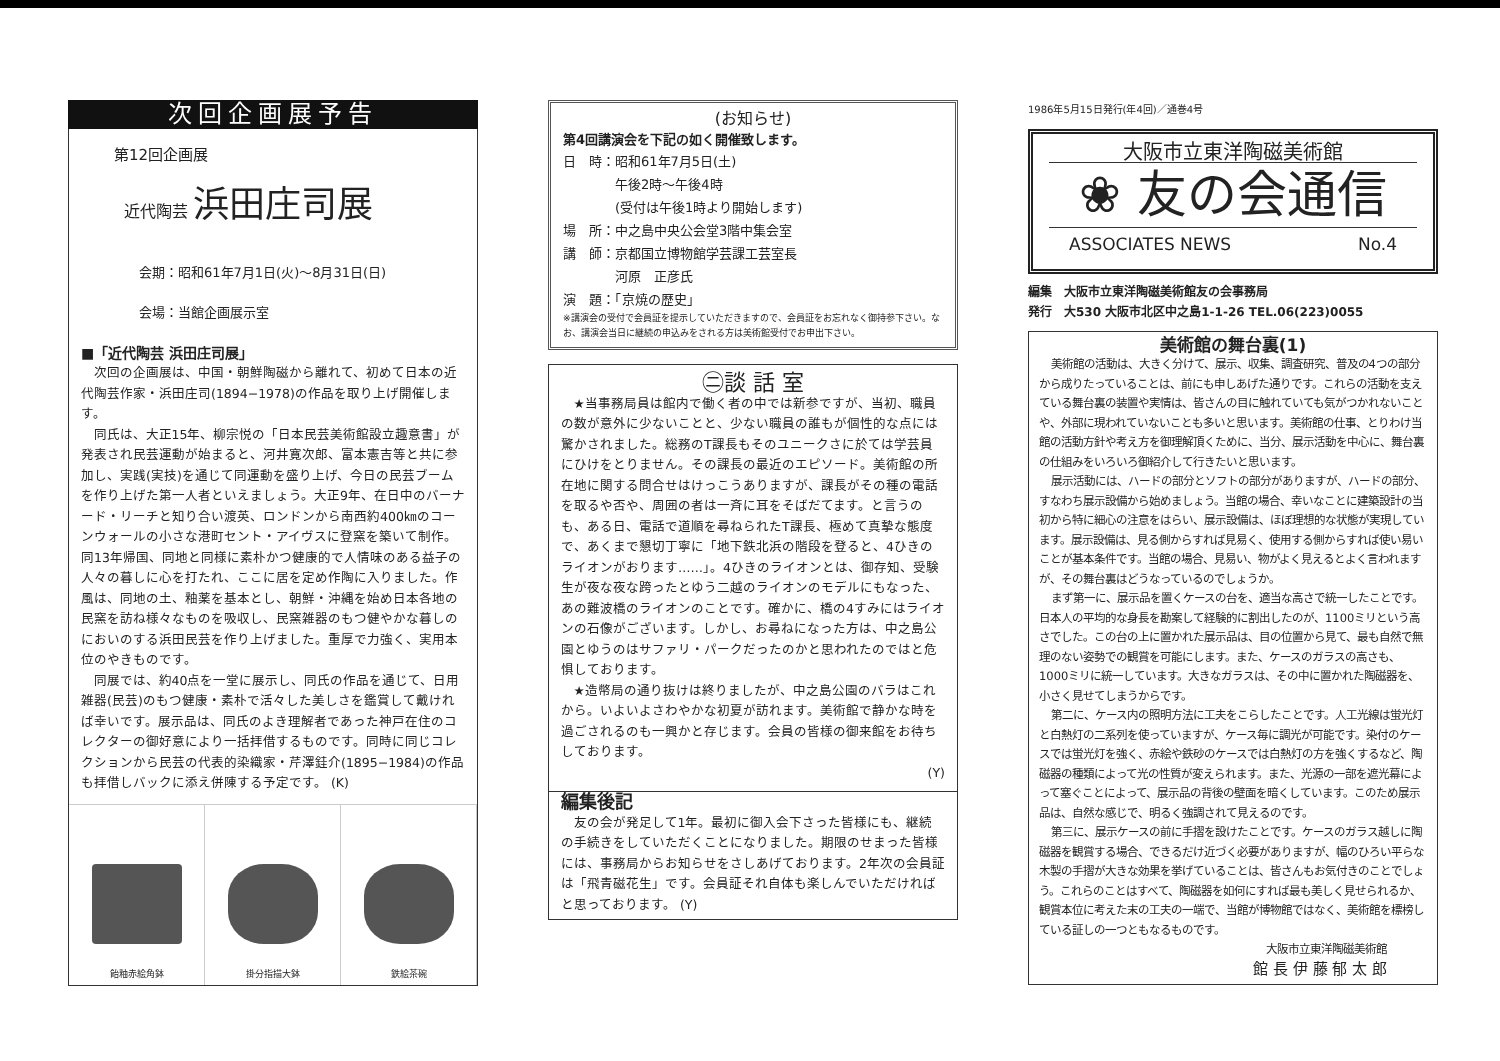次回企画展予告
第12回企画展
近代陶芸 浜田庄司展
会期：昭和61年7月1日(火)〜8月31日(日)
会場：当館企画展示室
■「近代陶芸 浜田庄司展」
次回の企画展は、中国・朝鮮陶磁から離れて、初めて日本の近代陶芸作家・浜田庄司(1894−1978)の作品を取り上げ開催します。
同氏は、大正15年、柳宗悦の「日本民芸美術館設立趣意書」が発表され民芸運動が始まると、河井寛次郎、富本憲吉等と共に参加し、実践(実技)を通じて同運動を盛り上げ、今日の民芸ブームを作り上げた第一人者といえましょう。大正9年、在日中のバーナード・リーチと知り合い渡英、ロンドンから南西約400㎞のコーンウォールの小さな港町セント・アイヴスに登窯を築いて制作。同13年帰国、同地と同様に素朴かつ健康的で人情味のある益子の人々の暮しに心を打たれ、ここに居を定め作陶に入りました。作風は、同地の土、釉薬を基本とし、朝鮮・沖縄を始め日本各地の民窯を訪ね様々なものを吸収し、民窯雑器のもつ健やかな暮しのにおいのする浜田民芸を作り上げました。重厚で力強く、実用本位のやきものです。
同展では、約40点を一堂に展示し、同氏の作品を通じて、日用雑器(民芸)のもつ健康・素朴で活々した美しさを鑑賞して戴ければ幸いです。展示品は、同氏のよき理解者であった神戸在住のコレクターの御好意により一括拝借するものです。同時に同じコレクションから民芸の代表的染織家・芹澤銈介(1895−1984)の作品も拝借しバックに添え併陳する予定です。 (K)
飴釉赤絵角鉢 掛分指描大鉢 鉄絵茶碗
(お知らせ)
第4回講演会を下記の如く開催致します。
日　時：昭和61年7月5日(土)
　　　　午後2時〜午後4時
　　　　(受付は午後1時より開始します)
場　所：中之島中央公会堂3階中集会室
講　師：京都国立博物館学芸課工芸室長
　　　　河原　正彦氏
演　題：「京焼の歴史」
※講演会の受付で会員証を提示していただきますので、会員証をお忘れなく御持参下さい。なお、講演会当日に継続の申込みをされる方は美術館受付でお申出下さい。
㊁談 話 室
★当事務局員は館内で働く者の中では新参ですが、当初、職員の数が意外に少ないことと、少ない職員の誰もが個性的な点には驚かされました。総務のT課長もそのユニークさに於ては学芸員にひけをとりません。その課長の最近のエピソード。美術館の所在地に関する問合せはけっこうありますが、課長がその種の電話を取るや否や、周囲の者は一斉に耳をそばだてます。と言うのも、ある日、電話で道順を尋ねられたT課長、極めて真摯な態度で、あくまで懇切丁寧に「地下鉄北浜の階段を登ると、4ひきのライオンがおります……」。4ひきのライオンとは、御存知、受験生が夜な夜な跨ったとゆう二越のライオンのモデルにもなった、あの難波橋のライオンのことです。確かに、橋の4すみにはライオンの石像がございます。しかし、お尋ねになった方は、中之島公園とゆうのはサファリ・パークだったのかと思われたのではと危惧しております。
★造幣局の通り抜けは終りましたが、中之島公園のバラはこれから。いよいよさわやかな初夏が訪れます。美術館で静かな時を過ごされるのも一興かと存じます。会員の皆様の御来館をお待ちしております。
(Y)
編集後記
友の会が発足して1年。最初に御入会下さった皆様にも、継続の手続きをしていただくことになりました。期限のせまった皆様には、事務局からお知らせをさしあげております。2年次の会員証は「飛青磁花生」です。会員証それ自体も楽しんでいただければと思っております。 (Y)
1986年5月15日発行(年4回)／通巻4号
大阪市立東洋陶磁美術館
❀ 友の会通信
ASSOCIATES NEWS No.4
編集　大阪市立東洋陶磁美術館友の会事務局
発行　大530 大阪市北区中之島1-1-26 TEL.06(223)0055
美術館の舞台裏(1)
美術館の活動は、大きく分けて、展示、収集、調査研究、普及の4つの部分から成りたっていることは、前にも申しあげた通りです。これらの活動を支えている舞台裏の装置や実情は、皆さんの目に触れていても気がつかれないことや、外部に現われていないことも多いと思います。美術館の仕事、とりわけ当館の活動方針や考え方を御理解頂くために、当分、展示活動を中心に、舞台裏の仕組みをいろいろ御紹介して行きたいと思います。
展示活動には、ハードの部分とソフトの部分がありますが、ハードの部分、すなわち展示設備から始めましょう。当館の場合、幸いなことに建築設計の当初から特に細心の注意をはらい、展示設備は、ほぼ理想的な状態が実現しています。展示設備は、見る側からすれば見易く、使用する側からすれば使い易いことが基本条件です。当館の場合、見易い、物がよく見えるとよく言われますが、その舞台裏はどうなっているのでしょうか。
まず第一に、展示品を置くケースの台を、適当な高さで統一したことです。日本人の平均的な身長を勘案して経験的に割出したのが、1100ミリという高さでした。この台の上に置かれた展示品は、目の位置から見て、最も自然で無理のない姿勢での観賞を可能にします。また、ケースのガラスの高さも、1000ミリに統一しています。大きなガラスは、その中に置かれた陶磁器を、小さく見せてしまうからです。
第二に、ケース内の照明方法に工夫をこらしたことです。人工光線は蛍光灯と白熱灯の二系列を使っていますが、ケース毎に調光が可能です。染付のケースでは蛍光灯を強く、赤絵や鉄砂のケースでは白熱灯の方を強くするなど、陶磁器の種類によって光の性質が変えられます。また、光源の一部を遮光幕によって塞ぐことによって、展示品の背後の壁面を暗くしています。このため展示品は、自然な感じで、明るく強調されて見えるのです。
第三に、展示ケースの前に手摺を設けたことです。ケースのガラス越しに陶磁器を観賞する場合、できるだけ近づく必要がありますが、幅のひろい平らな木製の手摺が大きな効果を挙げていることは、皆さんもお気付きのことでしょう。これらのことはすべて、陶磁器を如何にすれば最も美しく見せられるか、観賞本位に考えた末の工夫の一端で、当館が博物館ではなく、美術館を標榜している証しの一つともなるものです。
大阪市立東洋陶磁美術館
館 長 伊 藤 郁 太 郎